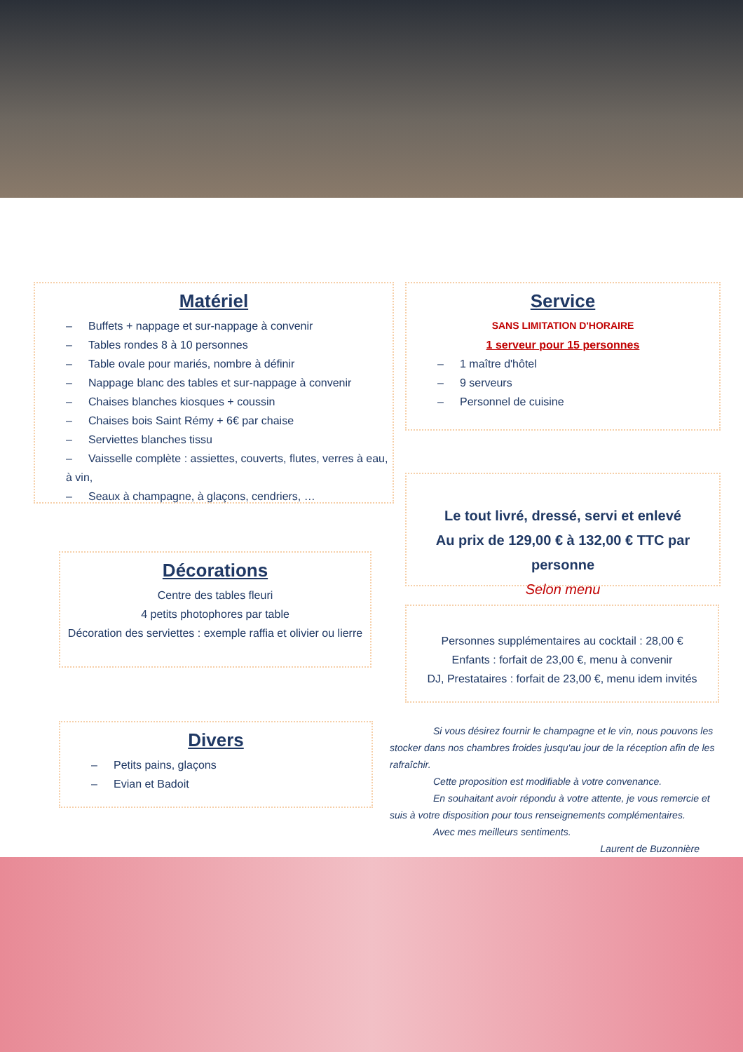Matériel
– Buffets + nappage et sur-nappage à convenir
– Tables rondes 8 à 10 personnes
– Table ovale pour mariés, nombre à définir
– Nappage blanc des tables et sur-nappage à convenir
– Chaises blanches kiosques + coussin
– Chaises bois Saint Rémy + 6€ par chaise
– Serviettes blanches tissu
– Vaisselle complète : assiettes, couverts, flutes, verres à eau, à vin,
– Seaux à champagne, à glaçons, cendriers, …
Service
SANS LIMITATION D'HORAIRE
1 serveur pour 15 personnes
– 1 maître d'hôtel
– 9 serveurs
– Personnel de cuisine
Le tout livré, dressé, servi et enlevé
Au prix de 129,00 € à 132,00 € TTC par personne
Selon menu
Décorations
Centre des tables fleuri
4 petits photophores par table
Décoration des serviettes : exemple raffia et olivier ou lierre
Personnes supplémentaires au cocktail : 28,00 €
Enfants : forfait de 23,00 €, menu à convenir
DJ, Prestataires : forfait de 23,00 €, menu idem invités
Divers
– Petits pains, glaçons
– Evian et Badoit
Si vous désirez fournir le champagne et le vin, nous pouvons les stocker dans nos chambres froides jusqu'au jour de la réception afin de les rafraîchir.
Cette proposition est modifiable à votre convenance.
En souhaitant avoir répondu à votre attente, je vous remercie et suis à votre disposition pour tous renseignements complémentaires.
Avec mes meilleurs sentiments.
Laurent de Buzonnière